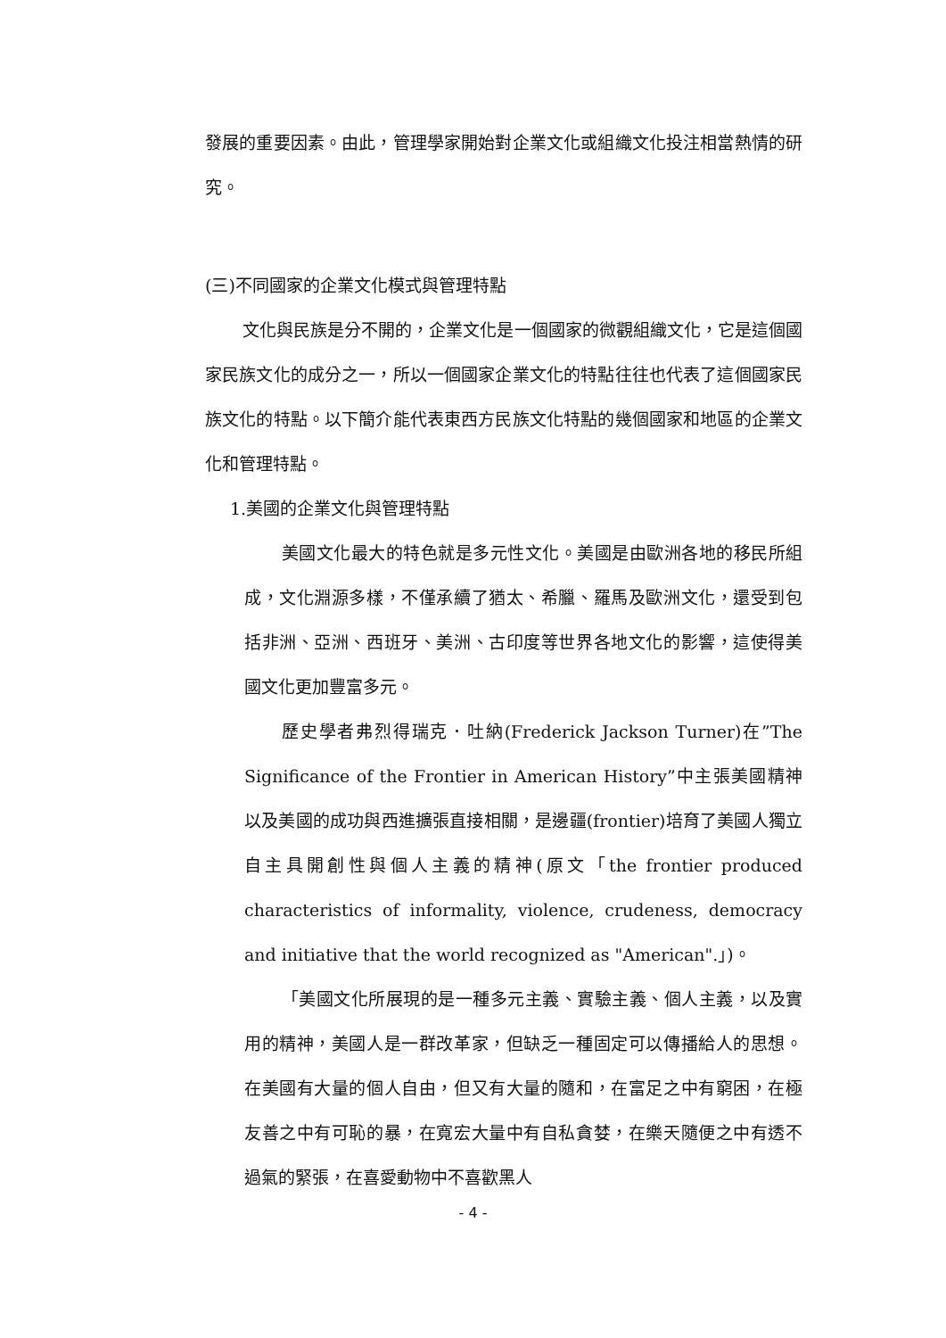發展的重要因素。由此，管理學家開始對企業文化或組織文化投注相當熱情的研究。
(三)不同國家的企業文化模式與管理特點
文化與民族是分不開的，企業文化是一個國家的微觀組織文化，它是這個國家民族文化的成分之一，所以一個國家企業文化的特點往往也代表了這個國家民族文化的特點。以下簡介能代表東西方民族文化特點的幾個國家和地區的企業文化和管理特點。
1.美國的企業文化與管理特點
美國文化最大的特色就是多元性文化。美國是由歐洲各地的移民所組成，文化淵源多樣，不僅承續了猶太、希臘、羅馬及歐洲文化，還受到包括非洲、亞洲、西班牙、美洲、古印度等世界各地文化的影響，這使得美國文化更加豐富多元。
歷史學者弗烈得瑞克．吐納(Frederick Jackson Turner)在”The Significance of the Frontier in American History”中主張美國精神以及美國的成功與西進擴張直接相關，是邊疆(frontier)培育了美國人獨立自主具開創性與個人主義的精神(原文「the frontier produced characteristics of informality, violence, crudeness, democracy and initiative that the world recognized as "American".」)。
「美國文化所展現的是一種多元主義、實驗主義、個人主義，以及實用的精神，美國人是一群改革家，但缺乏一種固定可以傳播給人的思想。在美國有大量的個人自由，但又有大量的隨和，在富足之中有窮困，在極友善之中有可恥的暴，在寬宏大量中有自私貪婪，在樂天隨便之中有透不過氣的緊張，在喜愛動物中不喜歡黑人
- 4 -